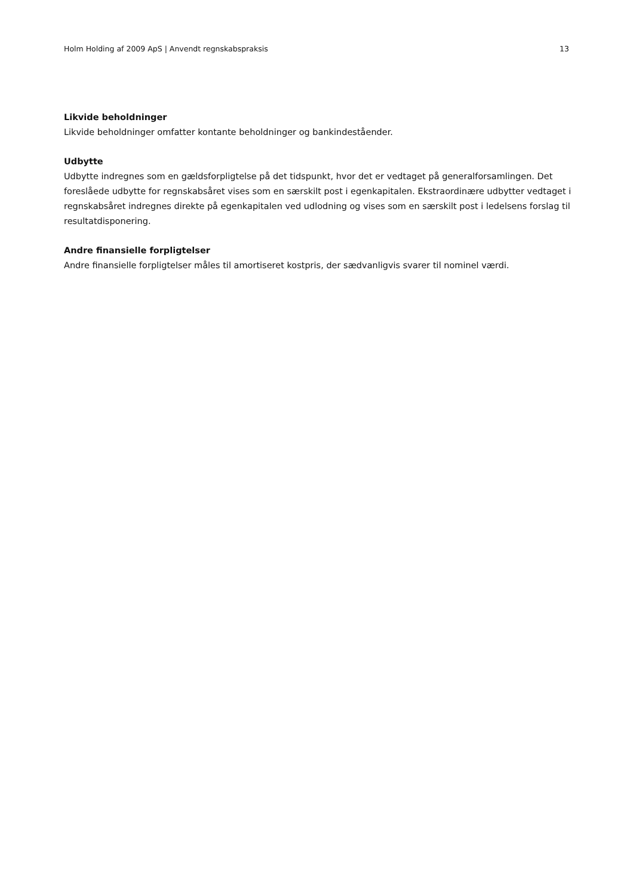Holm Holding af 2009 ApS | Anvendt regnskabspraksis 13
Likvide beholdninger
Likvide beholdninger omfatter kontante beholdninger og bankindeståender.
Udbytte
Udbytte indregnes som en gældsforpligtelse på det tidspunkt, hvor det er vedtaget på generalforsamlingen. Det foreslåede udbytte for regnskabsåret vises som en særskilt post i egenkapitalen. Ekstraordinære udbytter vedtaget i regnskabsåret indregnes direkte på egenkapitalen ved udlodning og vises som en særskilt post i ledelsens forslag til resultatdisponering.
Andre finansielle forpligtelser
Andre finansielle forpligtelser måles til amortiseret kostpris, der sædvanligvis svarer til nominel værdi.